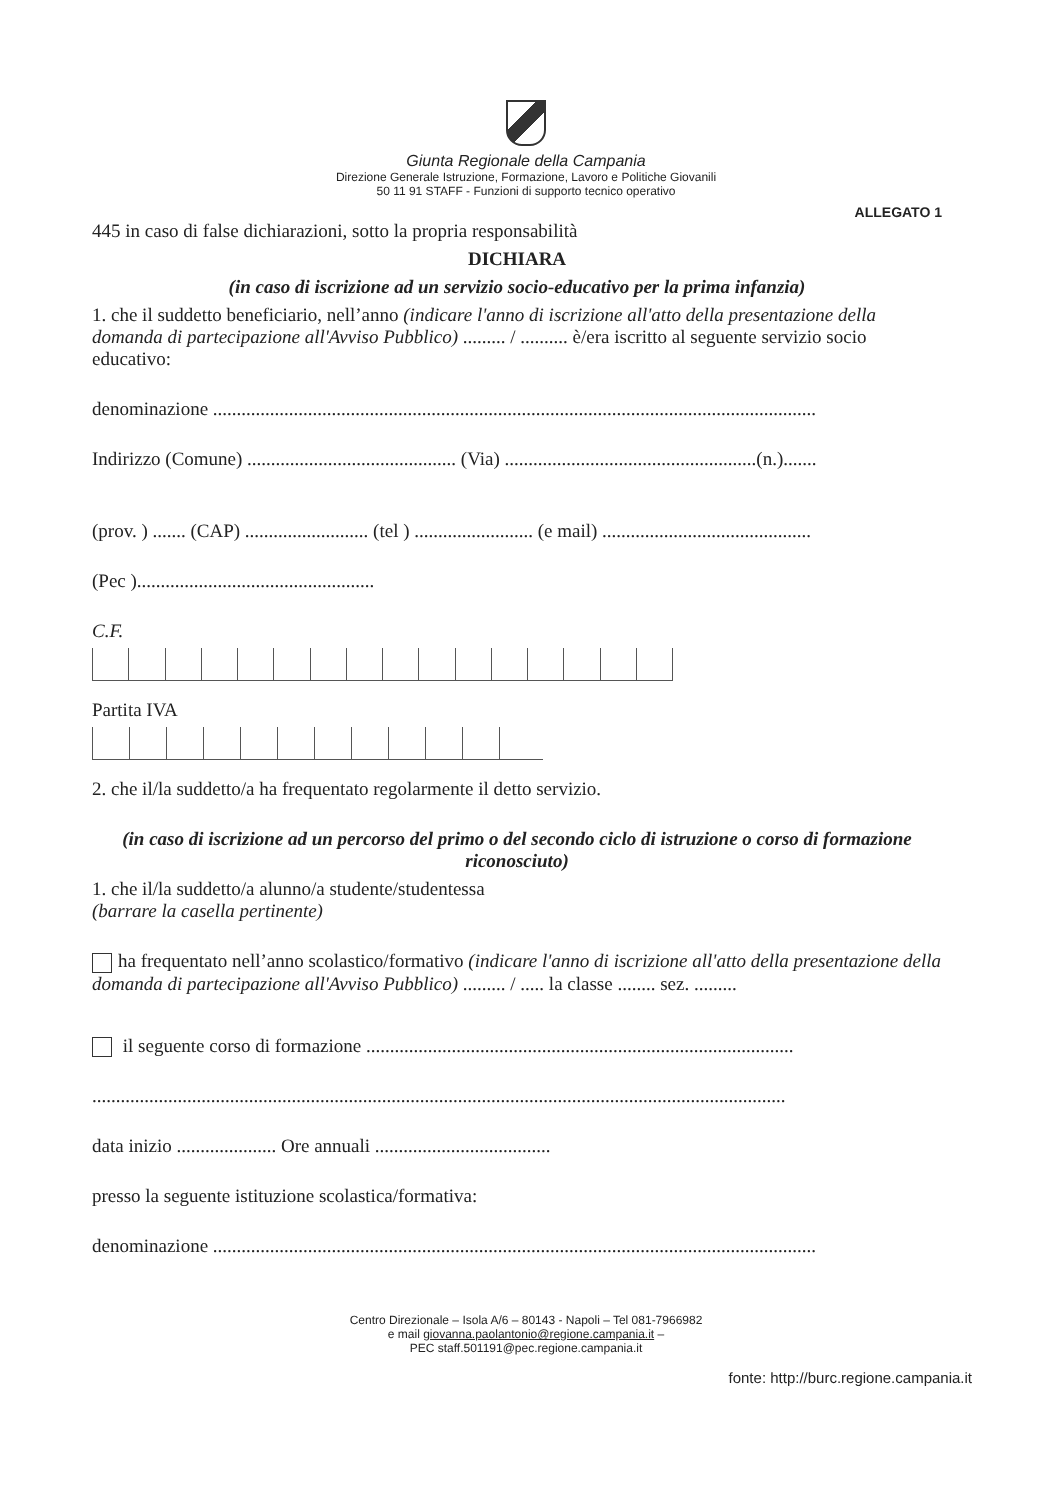Giunta Regionale della Campania
Direzione Generale Istruzione, Formazione, Lavoro e Politiche Giovanili
50 11 91 STAFF - Funzioni di supporto tecnico operativo
ALLEGATO 1
445 in caso di false dichiarazioni, sotto la propria responsabilità
DICHIARA
(in caso di iscrizione ad un servizio socio-educativo per la prima infanzia)
1. che il suddetto beneficiario, nell’anno (indicare l'anno di iscrizione all'atto della presentazione della domanda di partecipazione all'Avviso Pubblico) ......... / .......... è/era iscritto al seguente servizio socio educativo:
denominazione ...............................................................................................................................
Indirizzo (Comune) ............................................ (Via) .....................................................(n.).......
(prov. ) ....... (CAP) .......................... (tel ) ......................... (e mail) ............................................
(Pec )..................................................
C.F.
Partita IVA
2. che il/la suddetto/a ha frequentato regolarmente il detto servizio.
(in caso di iscrizione ad un percorso del primo o del secondo ciclo di istruzione o corso di formazione riconosciuto)
1. che il/la suddetto/a alunno/a studente/studentessa
(barrare la casella pertinente)
ha frequentato nell’anno scolastico/formativo (indicare l'anno di iscrizione all'atto della presentazione della domanda di partecipazione all'Avviso Pubblico) ......... / ..... la classe ........ sez. .........
il seguente corso di formazione ..........................................................................................
..................................................................................................................................................
data inizio ..................... Ore annuali .....................................
presso la seguente istituzione scolastica/formativa:
denominazione ...............................................................................................................................
Centro Direzionale – Isola A/6 – 80143 - Napoli – Tel 081-7966982
e mail giovanna.paolantonio@regione.campania.it –
PEC staff.501191@pec.regione.campania.it
fonte: http://burc.regione.campania.it